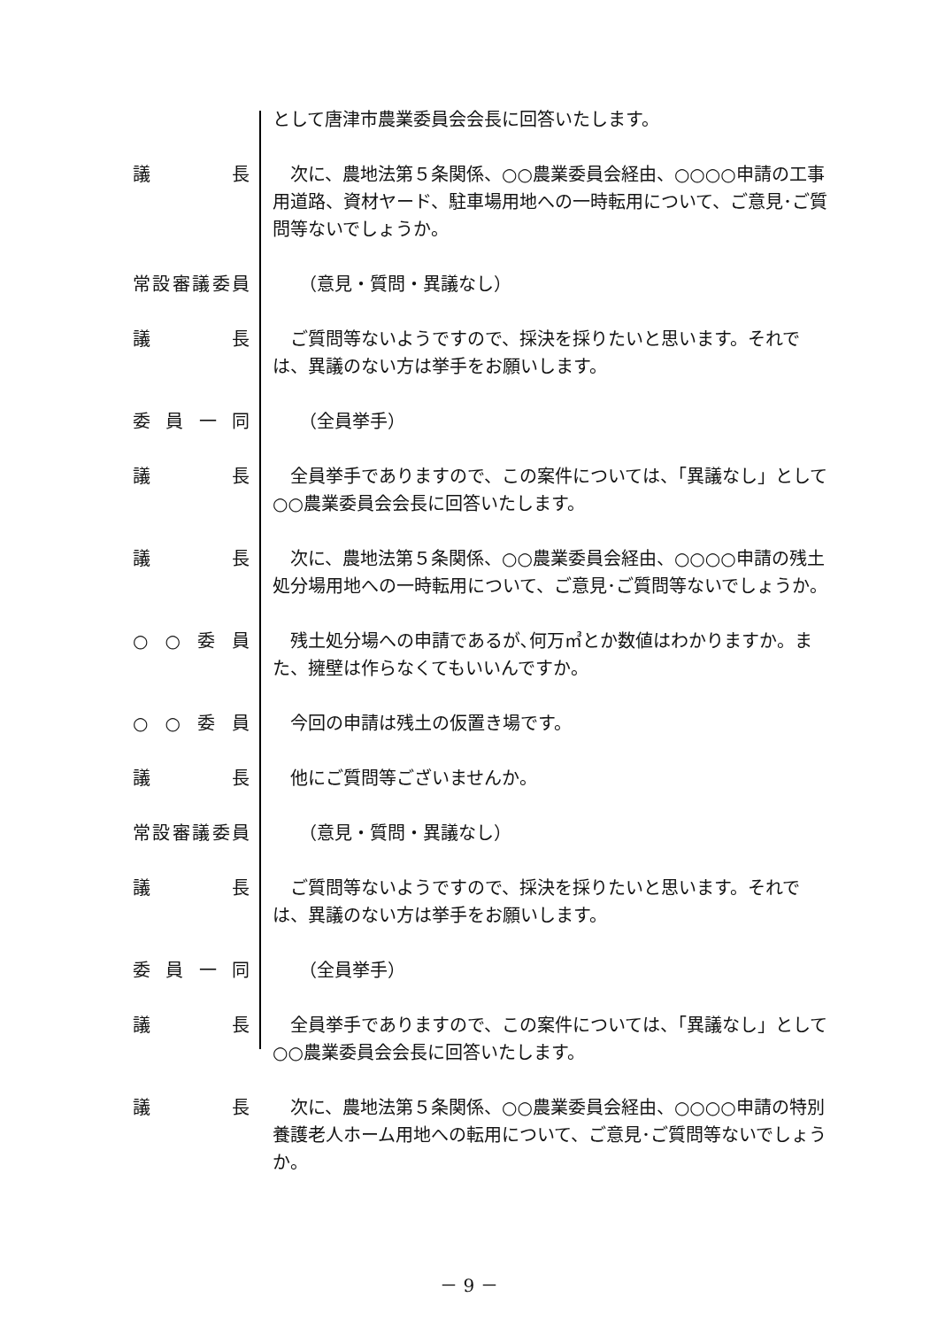として唐津市農業委員会会長に回答いたします。
議 長 次に、農地法第５条関係、○○農業委員会経由、○○○○申請の工事用道路、資材ヤード、駐車場用地への一時転用について、ご意見･ご質問等ないでしょうか。
常設審議委員 （意見・質問・異議なし）
議 長 ご質問等ないようですので、採決を採りたいと思います。それでは、異議のない方は挙手をお願いします。
委 員 一 同 （全員挙手）
議 長 全員挙手でありますので、この案件については、「異議なし」として○○農業委員会会長に回答いたします。
議 長 次に、農地法第５条関係、○○農業委員会経由、○○○○申請の残土処分場用地への一時転用について、ご意見･ご質問等ないでしょうか。
○ ○ 委 員 残土処分場への申請であるが､何万㎥とか数値はわかりますか。また、擁壁は作らなくてもいいんですか。
○ ○ 委 員 今回の申請は残土の仮置き場です。
議 長 他にご質問等ございませんか。
常設審議委員 （意見・質問・異議なし）
議 長 ご質問等ないようですので、採決を採りたいと思います。それでは、異議のない方は挙手をお願いします。
委 員 一 同 （全員挙手）
議 長 全員挙手でありますので、この案件については、「異議なし」として○○農業委員会会長に回答いたします。
議 長 次に、農地法第５条関係、○○農業委員会経由、○○○○申請の特別養護老人ホーム用地への転用について、ご意見･ご質問等ないでしょうか。
－ 9 －